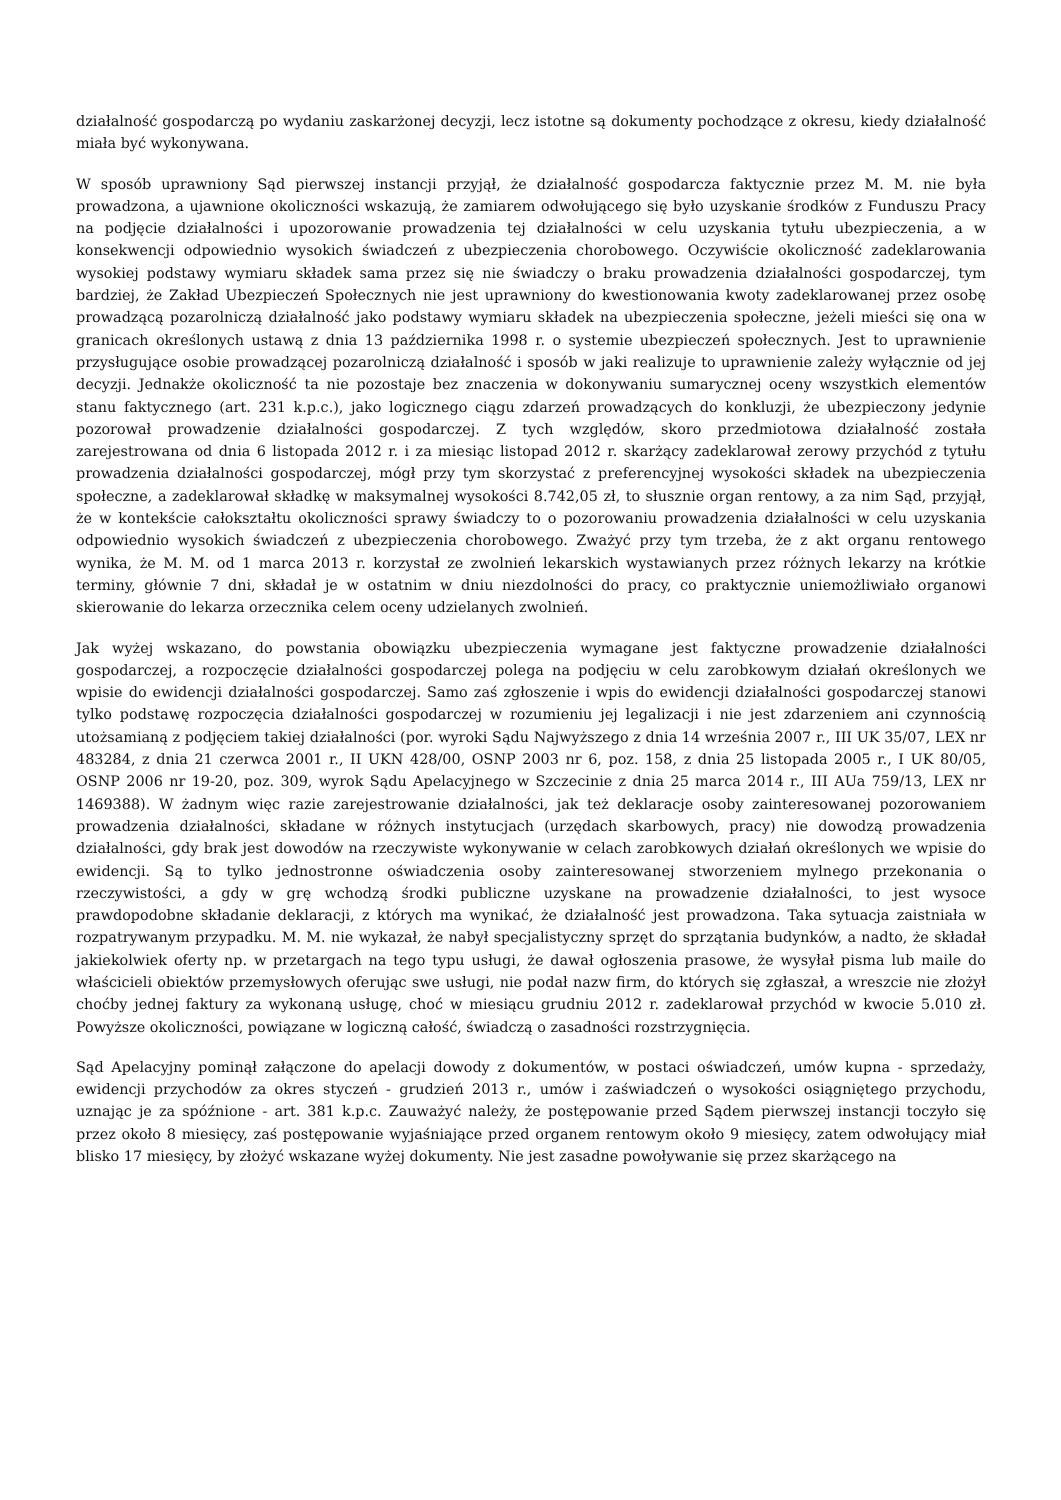działalność gospodarczą po wydaniu zaskarżonej decyzji, lecz istotne są dokumenty pochodzące z okresu, kiedy działalność miała być wykonywana.
W sposób uprawniony Sąd pierwszej instancji przyjął, że działalność gospodarcza faktycznie przez M. M. nie była prowadzona, a ujawnione okoliczności wskazują, że zamiarem odwołującego się było uzyskanie środków z Funduszu Pracy na podjęcie działalności i upozorowanie prowadzenia tej działalności w celu uzyskania tytułu ubezpieczenia, a w konsekwencji odpowiednio wysokich świadczeń z ubezpieczenia chorobowego. Oczywiście okoliczność zadeklarowania wysokiej podstawy wymiaru składek sama przez się nie świadczy o braku prowadzenia działalności gospodarczej, tym bardziej, że Zakład Ubezpieczeń Społecznych nie jest uprawniony do kwestionowania kwoty zadeklarowanej przez osobę prowadzącą pozarolniczą działalność jako podstawy wymiaru składek na ubezpieczenia społeczne, jeżeli mieści się ona w granicach określonych ustawą z dnia 13 października 1998 r. o systemie ubezpieczeń społecznych. Jest to uprawnienie przysługujące osobie prowadzącej pozarolniczą działalność i sposób w jaki realizuje to uprawnienie zależy wyłącznie od jej decyzji. Jednakże okoliczność ta nie pozostaje bez znaczenia w dokonywaniu sumarycznej oceny wszystkich elementów stanu faktycznego (art. 231 k.p.c.), jako logicznego ciągu zdarzeń prowadzących do konkluzji, że ubezpieczony jedynie pozorował prowadzenie działalności gospodarczej. Z tych względów, skoro przedmiotowa działalność została zarejestrowana od dnia 6 listopada 2012 r. i za miesiąc listopad 2012 r. skarżący zadeklarował zerowy przychód z tytułu prowadzenia działalności gospodarczej, mógł przy tym skorzystać z preferencyjnej wysokości składek na ubezpieczenia społeczne, a zadeklarował składkę w maksymalnej wysokości 8.742,05 zł, to słusznie organ rentowy, a za nim Sąd, przyjął, że w kontekście całokształtu okoliczności sprawy świadczy to o pozorowaniu prowadzenia działalności w celu uzyskania odpowiednio wysokich świadczeń z ubezpieczenia chorobowego. Zważyć przy tym trzeba, że z akt organu rentowego wynika, że M. M. od 1 marca 2013 r. korzystał ze zwolnień lekarskich wystawianych przez różnych lekarzy na krótkie terminy, głównie 7 dni, składał je w ostatnim w dniu niezdolności do pracy, co praktycznie uniemożliwiało organowi skierowanie do lekarza orzecznika celem oceny udzielanych zwolnień.
Jak wyżej wskazano, do powstania obowiązku ubezpieczenia wymagane jest faktyczne prowadzenie działalności gospodarczej, a rozpoczęcie działalności gospodarczej polega na podjęciu w celu zarobkowym działań określonych we wpisie do ewidencji działalności gospodarczej. Samo zaś zgłoszenie i wpis do ewidencji działalności gospodarczej stanowi tylko podstawę rozpoczęcia działalności gospodarczej w rozumieniu jej legalizacji i nie jest zdarzeniem ani czynnością utożsamianą z podjęciem takiej działalności (por. wyroki Sądu Najwyższego z dnia 14 września 2007 r., III UK 35/07, LEX nr 483284, z dnia 21 czerwca 2001 r., II UKN 428/00, OSNP 2003 nr 6, poz. 158, z dnia 25 listopada 2005 r., I UK 80/05, OSNP 2006 nr 19-20, poz. 309, wyrok Sądu Apelacyjnego w Szczecinie z dnia 25 marca 2014 r., III AUa 759/13, LEX nr 1469388). W żadnym więc razie zarejestrowanie działalności, jak też deklaracje osoby zainteresowanej pozorowaniem prowadzenia działalności, składane w różnych instytucjach (urzędach skarbowych, pracy) nie dowodzą prowadzenia działalności, gdy brak jest dowodów na rzeczywiste wykonywanie w celach zarobkowych działań określonych we wpisie do ewidencji. Są to tylko jednostronne oświadczenia osoby zainteresowanej stworzeniem mylnego przekonania o rzeczywistości, a gdy w grę wchodzą środki publiczne uzyskane na prowadzenie działalności, to jest wysoce prawdopodobne składanie deklaracji, z których ma wynikać, że działalność jest prowadzona. Taka sytuacja zaistniała w rozpatrywanym przypadku. M. M. nie wykazał, że nabył specjalistyczny sprzęt do sprzątania budynków, a nadto, że składał jakiekolwiek oferty np. w przetargach na tego typu usługi, że dawał ogłoszenia prasowe, że wysyłał pisma lub maile do właścicieli obiektów przemysłowych oferując swe usługi, nie podał nazw firm, do których się zgłaszał, a wreszcie nie złożył choćby jednej faktury za wykonaną usługę, choć w miesiącu grudniu 2012 r. zadeklarował przychód w kwocie 5.010 zł. Powyższe okoliczności, powiązane w logiczną całość, świadczą o zasadności rozstrzygnięcia.
Sąd Apelacyjny pominął załączone do apelacji dowody z dokumentów, w postaci oświadczeń, umów kupna - sprzedaży, ewidencji przychodów za okres styczeń - grudzień 2013 r., umów i zaświadczeń o wysokości osiągniętego przychodu, uznając je za spóźnione - art. 381 k.p.c. Zauważyć należy, że postępowanie przed Sądem pierwszej instancji toczyło się przez około 8 miesięcy, zaś postępowanie wyjaśniające przed organem rentowym około 9 miesięcy, zatem odwołujący miał blisko 17 miesięcy, by złożyć wskazane wyżej dokumenty. Nie jest zasadne powoływanie się przez skarżącego na